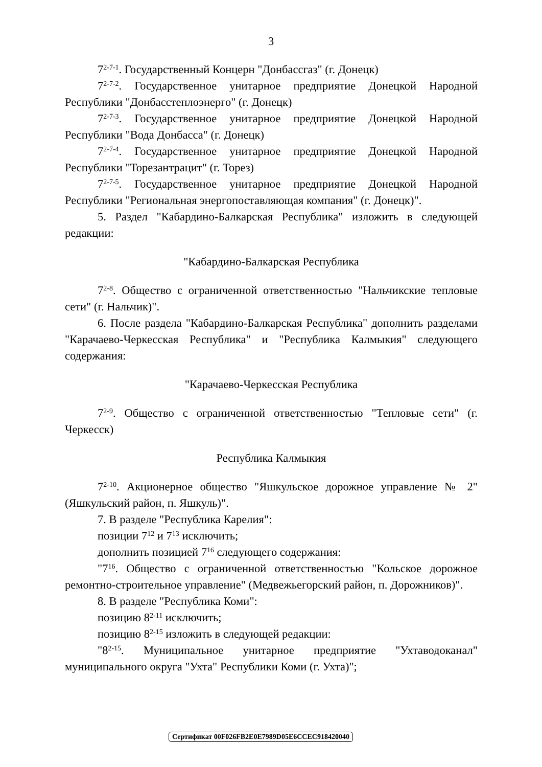3
7<sup>2-7-1</sup>. Государственный Концерн "Донбассгаз" (г. Донецк)
7<sup>2-7-2</sup>. Государственное унитарное предприятие Донецкой Народной Республики "Донбасстеплоэнерго" (г. Донецк)
7<sup>2-7-3</sup>. Государственное унитарное предприятие Донецкой Народной Республики "Вода Донбасса" (г. Донецк)
7<sup>2-7-4</sup>. Государственное унитарное предприятие Донецкой Народной Республики "Торезантрацит" (г. Торез)
7<sup>2-7-5</sup>. Государственное унитарное предприятие Донецкой Народной Республики "Региональная энергопоставляющая компания" (г. Донецк)".
5. Раздел "Кабардино-Балкарская Республика" изложить в следующей редакции:
"Кабардино-Балкарская Республика
7<sup>2-8</sup>. Общество с ограниченной ответственностью "Нальчикские тепловые сети" (г. Нальчик)".
6. После раздела "Кабардино-Балкарская Республика" дополнить разделами "Карачаево-Черкесская Республика" и "Республика Калмыкия" следующего содержания:
"Карачаево-Черкесская Республика
7<sup>2-9</sup>. Общество с ограниченной ответственностью "Тепловые сети" (г. Черкесск)
Республика Калмыкия
7<sup>2-10</sup>. Акционерное общество "Яшкульское дорожное управление № 2" (Яшкульский район, п. Яшкуль)".
7. В разделе "Республика Карелия":
позиции 7<sup>12</sup> и 7<sup>13</sup> исключить;
дополнить позицией 7<sup>16</sup> следующего содержания:
"7<sup>16</sup>. Общество с ограниченной ответственностью "Кольское дорожное ремонтно-строительное управление" (Медвежьегорский район, п. Дорожников)".
8. В разделе "Республика Коми":
позицию 8<sup>2-11</sup> исключить;
позицию 8<sup>2-15</sup> изложить в следующей редакции:
"8<sup>2-15</sup>. Муниципальное унитарное предприятие "Ухтаводоканал" муниципального округа "Ухта" Республики Коми (г. Ухта)";
Сертификат 00F026FB2E0E7989D05E6CCEC918420040